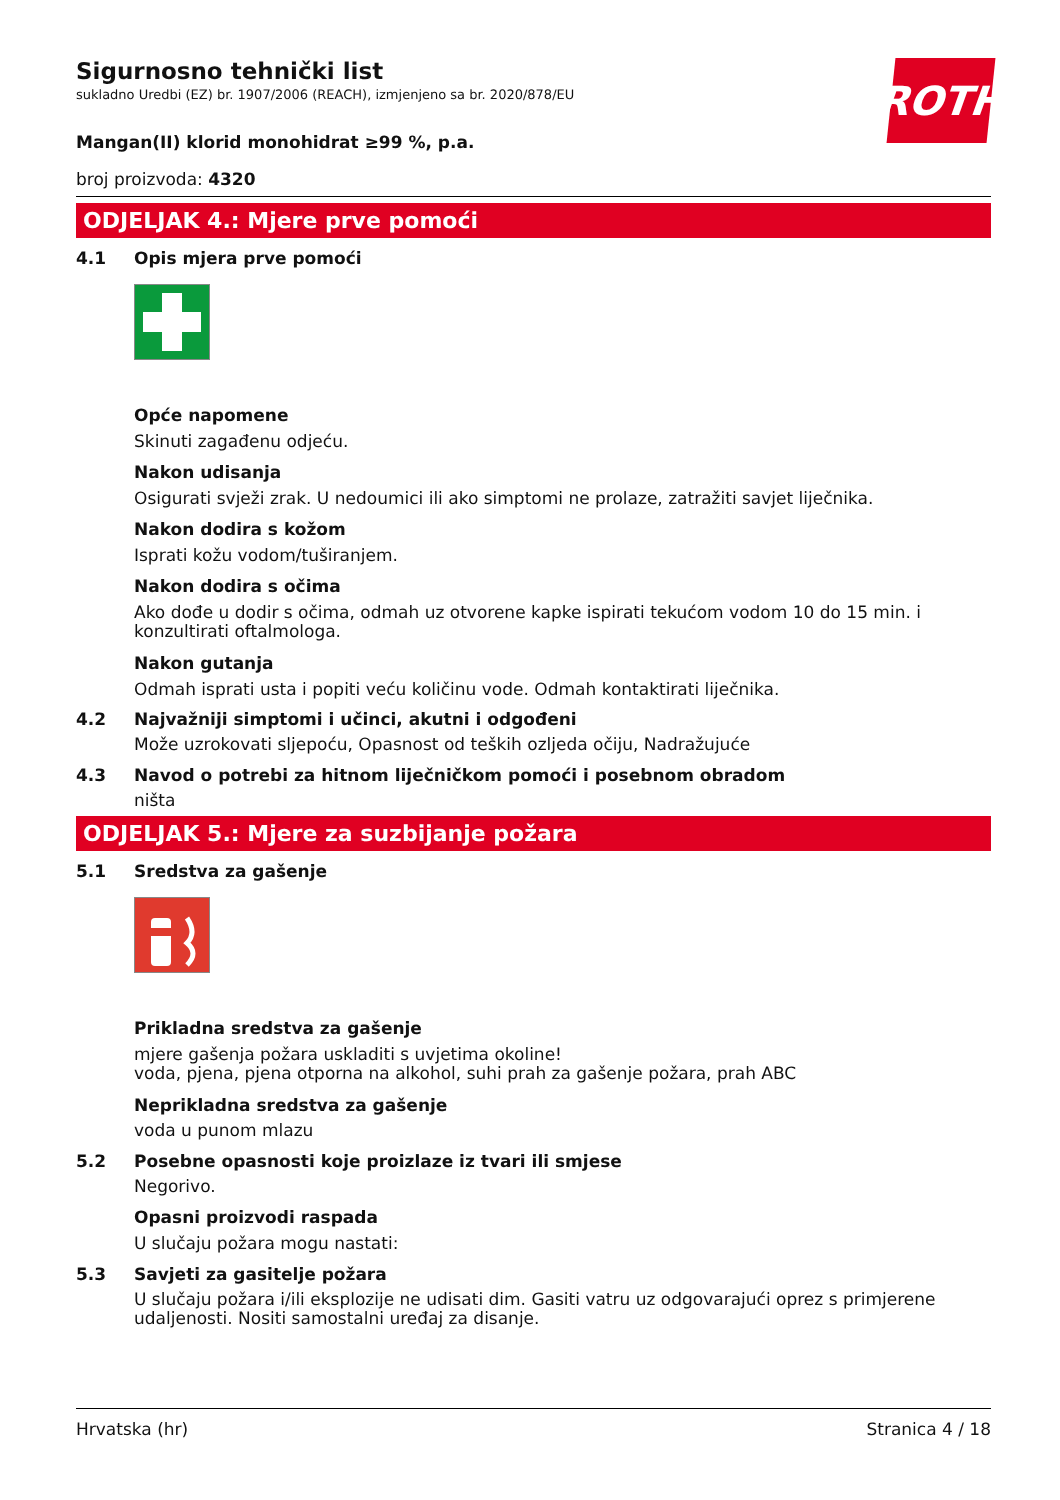ROTH
Sigurnosno tehnički list
sukladno Uredbi (EZ) br. 1907/2006 (REACH), izmjenjeno sa br. 2020/878/EU
Mangan(II) klorid monohidrat ≥99 %, p.a.
broj proizvoda: 4320
ODJELJAK 4.: Mjere prve pomoći
4.1 Opis mjera prve pomoći
Opće napomene
Skinuti zagađenu odjeću.
Nakon udisanja
Osigurati svježi zrak. U nedoumici ili ako simptomi ne prolaze, zatražiti savjet liječnika.
Nakon dodira s kožom
Isprati kožu vodom/tuširanjem.
Nakon dodira s očima
Ako dođe u dodir s očima, odmah uz otvorene kapke ispirati tekućom vodom 10 do 15 min. i konzultirati oftalmologa.
Nakon gutanja
Odmah isprati usta i popiti veću količinu vode. Odmah kontaktirati liječnika.
4.2 Najvažniji simptomi i učinci, akutni i odgođeni
Može uzrokovati sljepoću, Opasnost od teških ozljeda očiju, Nadražujuće
4.3 Navod o potrebi za hitnom liječničkom pomoći i posebnom obradom
ništa
ODJELJAK 5.: Mjere za suzbijanje požara
5.1 Sredstva za gašenje
Prikladna sredstva za gašenje
mjere gašenja požara uskladiti s uvjetima okoline!
voda, pjena, pjena otporna na alkohol, suhi prah za gašenje požara, prah ABC
Neprikladna sredstva za gašenje
voda u punom mlazu
5.2 Posebne opasnosti koje proizlaze iz tvari ili smjese
Negorivo.
Opasni proizvodi raspada
U slučaju požara mogu nastati:
5.3 Savjeti za gasitelje požara
U slučaju požara i/ili eksplozije ne udisati dim. Gasiti vatru uz odgovarajući oprez s primjerene udaljenosti. Nositi samostalni uređaj za disanje.
Hrvatska (hr) Stranica 4 / 18